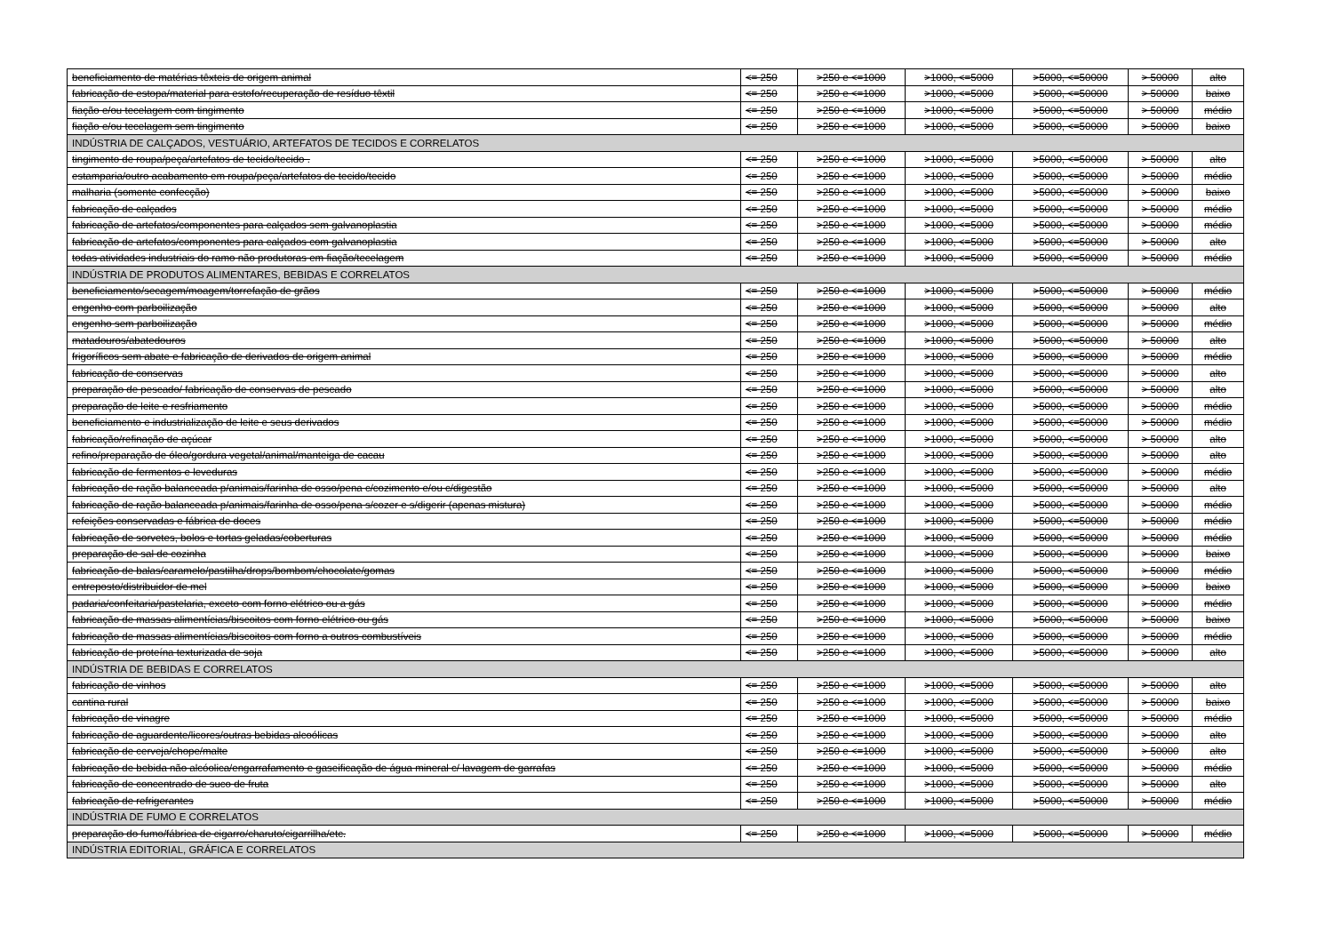| beneficiamento de matérias têxteis de origem animal | <= 250 | >250 e <=1000 | >1000, <=5000 | >5000, <=50000 | > 50000 | alto |
| fabricação de estopa/material para estofo/recuperação de resíduo têxtil | <= 250 | >250 e <=1000 | >1000, <=5000 | >5000, <=50000 | > 50000 | baixo |
| fiação e/ou tecelagem com tingimento | <= 250 | >250 e <=1000 | >1000, <=5000 | >5000, <=50000 | > 50000 | médio |
| fiação e/ou tecelagem sem tingimento | <= 250 | >250 e <=1000 | >1000, <=5000 | >5000, <=50000 | > 50000 | baixo |
| INDÚSTRIA DE CALÇADOS, VESTUÁRIO, ARTEFATOS DE TECIDOS E CORRELATOS | | | | | | |
| tingimento de roupa/peça/artefatos de tecido/tecido . | <= 250 | >250 e <=1000 | >1000, <=5000 | >5000, <=50000 | > 50000 | alto |
| estamparia/outro acabamento em roupa/peça/artefatos de tecido/tecido | <= 250 | >250 e <=1000 | >1000, <=5000 | >5000, <=50000 | > 50000 | médio |
| malharia (somente confecção) | <= 250 | >250 e <=1000 | >1000, <=5000 | >5000, <=50000 | > 50000 | baixo |
| fabricação de calçados | <= 250 | >250 e <=1000 | >1000, <=5000 | >5000, <=50000 | > 50000 | médio |
| fabricação de artefatos/componentes para calçados sem galvanoplastia | <= 250 | >250 e <=1000 | >1000, <=5000 | >5000, <=50000 | > 50000 | médio |
| fabricação de artefatos/componentes para calçados com galvanoplastia | <= 250 | >250 e <=1000 | >1000, <=5000 | >5000, <=50000 | > 50000 | alto |
| todas atividades industriais do ramo não produtoras em fiação/tecelagem | <= 250 | >250 e <=1000 | >1000, <=5000 | >5000, <=50000 | > 50000 | médio |
| INDÚSTRIA DE PRODUTOS ALIMENTARES, BEBIDAS E CORRELATOS | | | | | | |
| beneficiamento/secagem/moagem/torrefação de grãos | <= 250 | >250 e <=1000 | >1000, <=5000 | >5000, <=50000 | > 50000 | médio |
| engenho com parboilização | <= 250 | >250 e <=1000 | >1000, <=5000 | >5000, <=50000 | > 50000 | alto |
| engenho sem parboilização | <= 250 | >250 e <=1000 | >1000, <=5000 | >5000, <=50000 | > 50000 | médio |
| matadouros/abatedouros | <= 250 | >250 e <=1000 | >1000, <=5000 | >5000, <=50000 | > 50000 | alto |
| frigoríficos sem abate e fabricação de derivados de origem animal | <= 250 | >250 e <=1000 | >1000, <=5000 | >5000, <=50000 | > 50000 | médio |
| fabricação de conservas | <= 250 | >250 e <=1000 | >1000, <=5000 | >5000, <=50000 | > 50000 | alto |
| preparação de pescado/ fabricação de conservas de pescado | <= 250 | >250 e <=1000 | >1000, <=5000 | >5000, <=50000 | > 50000 | alto |
| preparação de leite e resfriamento | <= 250 | >250 e <=1000 | >1000, <=5000 | >5000, <=50000 | > 50000 | médio |
| beneficiamento e industrialização de leite e seus derivados | <= 250 | >250 e <=1000 | >1000, <=5000 | >5000, <=50000 | > 50000 | médio |
| fabricação/refinação de açúcar | <= 250 | >250 e <=1000 | >1000, <=5000 | >5000, <=50000 | > 50000 | alto |
| refino/preparação de óleo/gordura vegetal/animal/manteiga de cacau | <= 250 | >250 e <=1000 | >1000, <=5000 | >5000, <=50000 | > 50000 | alto |
| fabricação de fermentos e leveduras | <= 250 | >250 e <=1000 | >1000, <=5000 | >5000, <=50000 | > 50000 | médio |
| fabricação de ração balanceada p/animais/farinha de osso/pena c/cozimento e/ou c/digestão | <= 250 | >250 e <=1000 | >1000, <=5000 | >5000, <=50000 | > 50000 | alto |
| fabricação de ração balanceada p/animais/farinha de osso/pena s/cozer e s/digerir (apenas mistura) | <= 250 | >250 e <=1000 | >1000, <=5000 | >5000, <=50000 | > 50000 | médio |
| refeições conservadas e fábrica de doces | <= 250 | >250 e <=1000 | >1000, <=5000 | >5000, <=50000 | > 50000 | médio |
| fabricação de sorvetes, bolos e tortas geladas/coberturas | <= 250 | >250 e <=1000 | >1000, <=5000 | >5000, <=50000 | > 50000 | médio |
| preparação de sal de cozinha | <= 250 | >250 e <=1000 | >1000, <=5000 | >5000, <=50000 | > 50000 | baixo |
| fabricação de balas/caramelo/pastilha/drops/bombom/chocolate/gomas | <= 250 | >250 e <=1000 | >1000, <=5000 | >5000, <=50000 | > 50000 | médio |
| entreposto/distribuidor de mel | <= 250 | >250 e <=1000 | >1000, <=5000 | >5000, <=50000 | > 50000 | baixo |
| padaria/confeitaria/pastelaria, exceto com forno elétrico ou a gás | <= 250 | >250 e <=1000 | >1000, <=5000 | >5000, <=50000 | > 50000 | médio |
| fabricação de massas alimentícias/biscoitos com forno elétrico ou gás | <= 250 | >250 e <=1000 | >1000, <=5000 | >5000, <=50000 | > 50000 | baixo |
| fabricação de massas alimentícias/biscoitos com forno a outros combustíveis | <= 250 | >250 e <=1000 | >1000, <=5000 | >5000, <=50000 | > 50000 | médio |
| fabricação de proteína texturizada de soja | <= 250 | >250 e <=1000 | >1000, <=5000 | >5000, <=50000 | > 50000 | alto |
| INDÚSTRIA DE BEBIDAS E CORRELATOS | | | | | | |
| fabricação de vinhos | <= 250 | >250 e <=1000 | >1000, <=5000 | >5000, <=50000 | > 50000 | alto |
| cantina rural | <= 250 | >250 e <=1000 | >1000, <=5000 | >5000, <=50000 | > 50000 | baixo |
| fabricação de vinagre | <= 250 | >250 e <=1000 | >1000, <=5000 | >5000, <=50000 | > 50000 | médio |
| fabricação de aguardente/licores/outras bebidas alcoólicas | <= 250 | >250 e <=1000 | >1000, <=5000 | >5000, <=50000 | > 50000 | alto |
| fabricação de cerveja/chope/malte | <= 250 | >250 e <=1000 | >1000, <=5000 | >5000, <=50000 | > 50000 | alto |
| fabricação de bebida não alcóolica/engarrafamento e gaseificação de água mineral c/ lavagem de garrafas | <= 250 | >250 e <=1000 | >1000, <=5000 | >5000, <=50000 | > 50000 | médio |
| fabricação de concentrado de suco de fruta | <= 250 | >250 e <=1000 | >1000, <=5000 | >5000, <=50000 | > 50000 | alto |
| fabricação de refrigerantes | <= 250 | >250 e <=1000 | >1000, <=5000 | >5000, <=50000 | > 50000 | médio |
| INDÚSTRIA DE FUMO E CORRELATOS | | | | | | |
| preparação do fumo/fábrica de cigarro/charuto/cigarrilha/etc. | <= 250 | >250 e <=1000 | >1000, <=5000 | >5000, <=50000 | > 50000 | médio |
| INDÚSTRIA EDITORIAL, GRÁFICA E CORRELATOS | | | | | | |